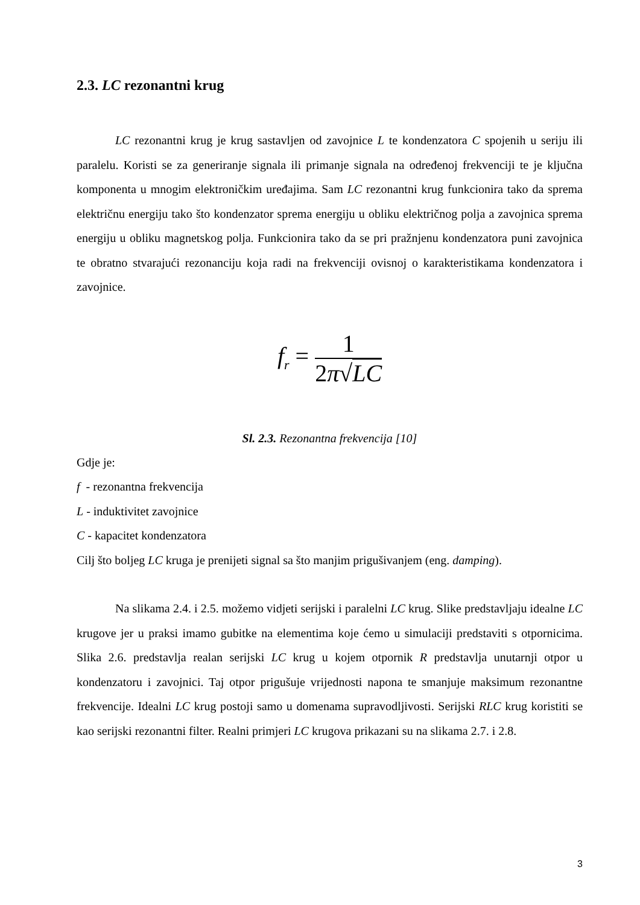2.3. LC rezonantni krug
LC rezonantni krug je krug sastavljen od zavojnice L te kondenzatora C spojenih u seriju ili paralelu. Koristi se za generiranje signala ili primanje signala na određenoj frekvenciji te je ključna komponenta u mnogim elektroničkim uređajima. Sam LC rezonantni krug funkcionira tako da sprema električnu energiju tako što kondenzator sprema energiju u obliku električnog polja a zavojnica sprema energiju u obliku magnetskog polja. Funkcionira tako da se pri pražnjenu kondenzatora puni zavojnica te obratno stvarajući rezonanciju koja radi na frekvenciji ovisnoj o karakteristikama kondenzatora i zavojnice.
f<sub>r</sub> =
1
2π√LC
Sl. 2.3. Rezonantna frekvencija [10]
Gdje je:
f - rezonantna frekvencija
L - induktivitet zavojnice
C - kapacitet kondenzatora
Cilj što boljeg LC kruga je prenijeti signal sa što manjim prigušivanjem (eng. damping).
Na slikama 2.4. i 2.5. možemo vidjeti serijski i paralelni LC krug. Slike predstavljaju idealne LC krugove jer u praksi imamo gubitke na elementima koje ćemo u simulaciji predstaviti s otpornicima. Slika 2.6. predstavlja realan serijski LC krug u kojem otpornik R predstavlja unutarnji otpor u kondenzatoru i zavojnici. Taj otpor prigušuje vrijednosti napona te smanjuje maksimum rezonantne frekvencije. Idealni LC krug postoji samo u domenama supravodljivosti. Serijski RLC krug koristiti se kao serijski rezonantni filter. Realni primjeri LC krugova prikazani su na slikama 2.7. i 2.8.
3